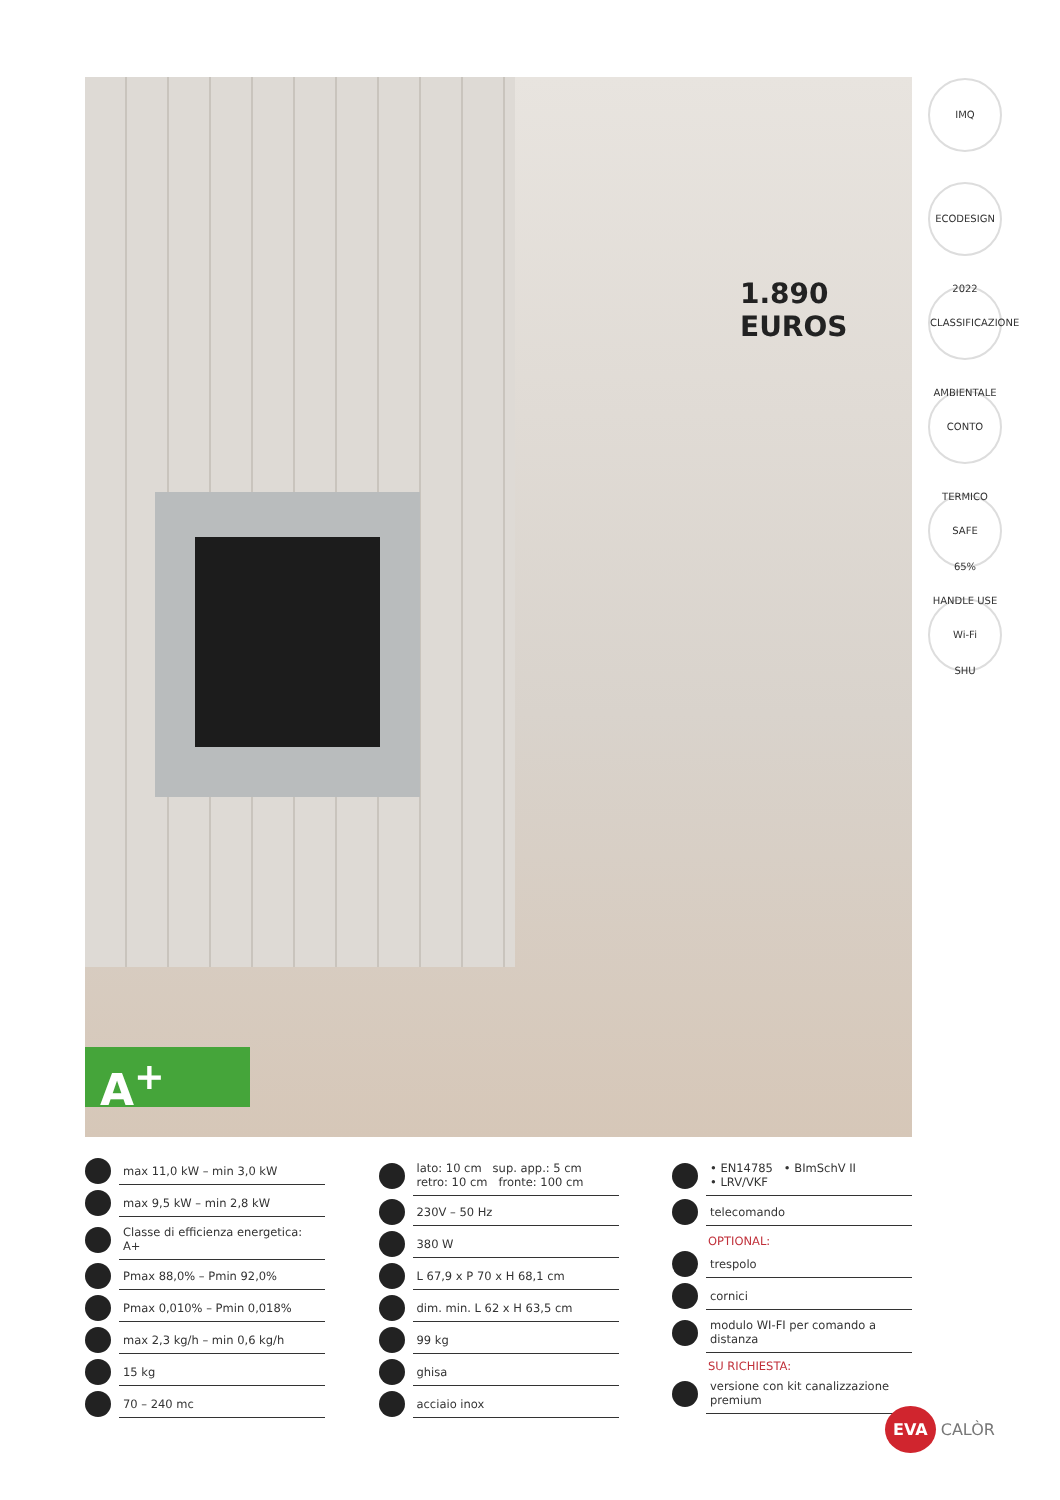1.890 EUROS
A<sup>+</sup>
IMQ
ECODESIGN 2022
CLASSIFICAZIONE AMBIENTALE
CONTO TERMICO 65%
SAFE HANDLE USE SHU
Wi-Fi
max 11,0 kW – min 3,0 kW
max 9,5 kW – min 2,8 kW
Classe di efficienza energetica: A+
Pmax 88,0% – Pmin 92,0%
Pmax 0,010% – Pmin 0,018%
max 2,3 kg/h – min 0,6 kg/h
15 kg
70 – 240 mc
lato: 10 cm sup. app.: 5 cm
retro: 10 cm fronte: 100 cm
230V – 50 Hz
380 W
L 67,9 x P 70 x H 68,1 cm
dim. min. L 62 x H 63,5 cm
99 kg
ghisa
acciaio inox
• EN14785 • BImSchV II
• LRV/VKF
telecomando
OPTIONAL:
trespolo
cornici
modulo WI-FI per comando a distanza
SU RICHIESTA:
versione con kit canalizzazione premium
EVA CALÒR